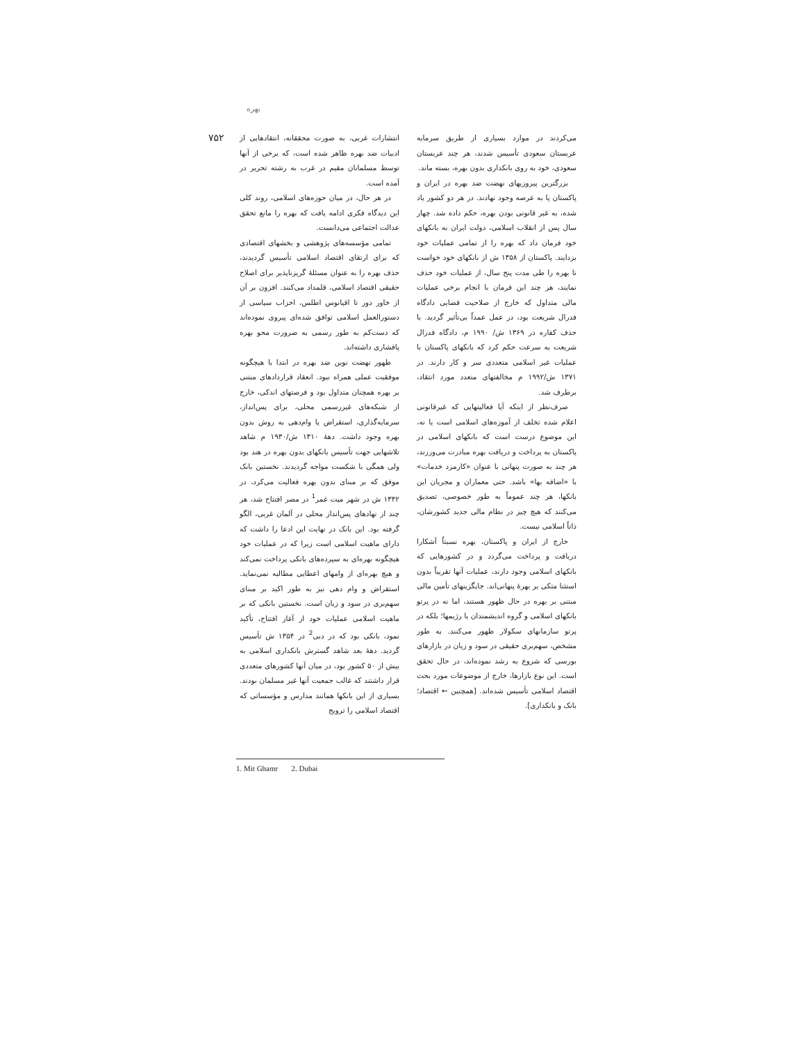بهره
۷۵۲
انتشارات غربی، به صورت محققانه، انتقادهایی از ادبیات ضد بهره ظاهر شده است، که برخی از آنها توسط مسلمانان مقیم در غرب به رشته تحریر در آمده است.
در هر حال، در میان حوزه‌های اسلامی، روند کلی این دیدگاه فکری ادامه یافت که بهره را مانع تحقق عدالت اجتماعی می‌دانست.
تمامی مؤسسه‌های پژوهشی و بخشهای اقتصادی که برای ارتقای اقتصاد اسلامی تأسیس گردیدند، حذف بهره را به عنوان مسئلهٔ گریزناپذیر برای اصلاح حقیقی اقتصاد اسلامی، قلمداد می‌کنند. افزون بر آن از خاور دور تا اقیانوس اطلس، احزاب سیاسی از دستورالعمل اسلامی توافق شده‌ای پیروی نموده‌اند که دست‌کم به طور رسمی به ضرورت محو بهره پافشاری داشته‌اند.
ظهور نهضت نوین ضد بهره در ابتدا با هیچگونه موفقیت عملی همراه نبود. انعقاد قراردادهای مبتنی بر بهره همچنان متداول بود و فرصتهای اندکی، خارج از شبکه‌های غیررسمی محلی، برای پس‌انداز، سرمایه‌گذاری، استقراض یا وام‌دهی به روش بدون بهره وجود داشت. دههٔ ۱۳۱۰ ش/۱۹۳۰ م شاهد تلاشهایی جهت تأسیس بانکهای بدون بهره در هند بود ولی همگی با شکست مواجه گردیدند. نخستین بانک موفق که بر مبنای بدون بهره فعالیت می‌کرد، در ۱۳۴۲ ش در شهر میت غمر<sup>1</sup> در مصر افتتاح شد، هر چند از نهادهای پس‌انداز محلی در آلمان غربی، الگو گرفته بود. این بانک در نهایت این ادعا را داشت که دارای ماهیت اسلامی است زیرا که در عملیات خود هیچگونه بهره‌ای به سپرده‌های بانکی پرداخت نمی‌کند و هیچ بهره‌ای از وامهای اعطایی مطالبه نمی‌نماید. استقراض و وام دهی نیز به طور اکید بر مبنای سهم‌بری در سود و زیان است. نخستین بانکی که بر ماهیت اسلامی عملیات خود از آغاز افتتاح، تأکید نمود، بانکی بود که در دبی<sup>2</sup> در ۱۳۵۴ ش تأسیس گردید. دههٔ بعد شاهد گسترش بانکداری اسلامی به بیش از ۵۰ کشور بود، در میان آنها کشورهای متعددی قرار داشتند که غالب جمعیت آنها غیر مسلمان بودند. بسیاری از این بانکها همانند مدارس و مؤسساتی که اقتصاد اسلامی را ترویج
می‌کردند در موارد بسیاری از طریق سرمایه عربستان سعودی تأسیس شدند، هر چند عربستان سعودی، خود به روی بانکداری بدون بهره، بسته ماند.
بزرگترین پیروزیهای نهضت ضد بهره در ایران و پاکستان پا به عرصه وجود نهادند. در هر دو کشور یاد شده، به غیر قانونی بودن بهره، حکم داده شد. چهار سال پس از انقلاب اسلامی، دولت ایران به بانکهای خود فرمان داد که بهره را از تمامی عملیات خود بزدایند. پاکستان از ۱۳۵۸ ش از بانکهای خود خواست تا بهره را طی مدت پنج سال، از عملیات خود حذف نمایند، هر چند این فرمان با انجام برخی عملیات مالی متداول که خارج از صلاحیت قضایی دادگاه فدرال شریعت بود، در عمل عمداً بی‌تأثیر گردید. با حذف کفاره در ۱۳۶۹ ش/ ۱۹۹۰ م، دادگاه فدرال شریعت به سرعت حکم کرد که بانکهای پاکستان با عملیات غیر اسلامی متعددی سر و کار دارند. در ۱۳۷۱ ش/۱۹۹۲ م مخالفتهای متعدد مورد انتقاد، برطرف شد.
صرف‌نظر از اینکه آیا فعالیتهایی که غیرقانونی اعلام شده تخلف از آموزه‌های اسلامی است یا نه، این موضوع درست است که بانکهای اسلامی در پاکستان به پرداخت و دریافت بهره مبادرت می‌ورزند، هر چند به صورت پنهانی با عنوان «کارمزد خدمات» یا «اضافه بها» باشد. حتی معماران و مجریان این بانکها، هر چند عموماً به طور خصوصی، تصدیق می‌کنند که هیچ چیز در نظام مالی جدید کشورشان، ذاتاً اسلامی نیست.
خارج از ایران و پاکستان، بهره نسبتاً آشکارا دریافت و پرداخت می‌گردد و در کشورهایی که بانکهای اسلامی وجود دارند، عملیات آنها تقریباً بدون استثنا متکی بر بهرهٔ پنهانی‌اند. جایگزینهای تأمین مالی مبتنی بر بهره در حال ظهور هستند، اما نه در پرتو بانکهای اسلامی و گروه اندیشمندان یا رژیمها؛ بلکه در پرتو سازمانهای سکولار ظهور می‌کنند. به طور مشخص، سهم‌بری حقیقی در سود و زیان در بازارهای بورسی که شروع به رشد نموده‌اند، در حال تحقق است. این نوع بازارها، خارج از موضوعات مورد بحث اقتصاد اسلامی تأسیس شده‌اند. [همچنین ← اقتصاد؛ بانک و بانکداری].
1. Mit Ghamr 2. Dubai